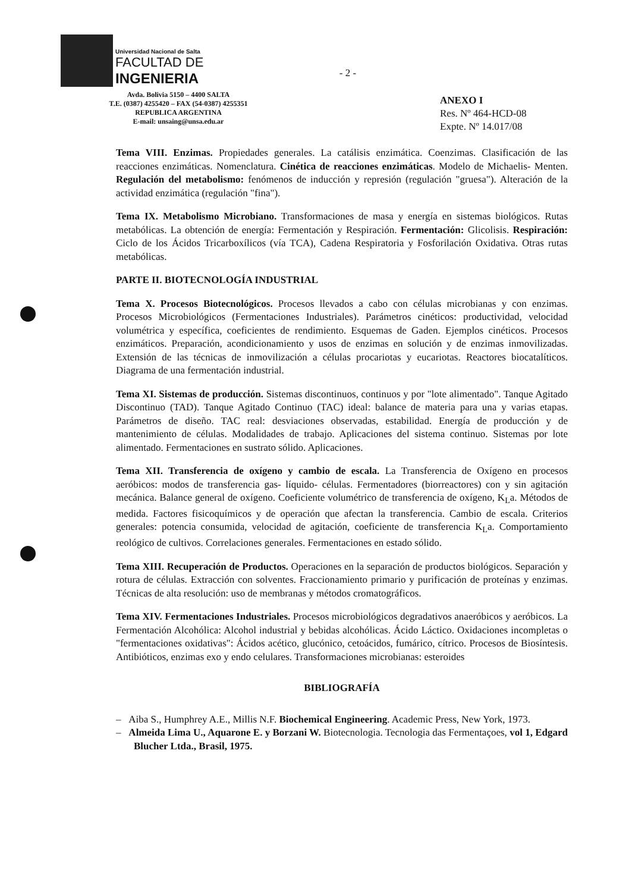Universidad Nacional de Salta
FACULTAD DE
INGENIERIA
Avda. Bolivia 5150 – 4400 SALTA
T.E. (0387) 4255420 – FAX (54-0387) 4255351
REPUBLICA ARGENTINA
E-mail: unsaing@unsa.edu.ar
- 2 -
ANEXO I
Res. Nº 464-HCD-08
Expte. Nº 14.017/08
Tema VIII. Enzimas. Propiedades generales. La catálisis enzimática. Coenzimas. Clasificación de las reacciones enzimáticas. Nomenclatura. Cinética de reacciones enzimáticas. Modelo de Michaelis- Menten. Regulación del metabolismo: fenómenos de inducción y represión (regulación "gruesa"). Alteración de la actividad enzimática (regulación "fina").
Tema IX. Metabolismo Microbiano. Transformaciones de masa y energía en sistemas biológicos. Rutas metabólicas. La obtención de energía: Fermentación y Respiración. Fermentación: Glicolisis. Respiración: Ciclo de los Ácidos Tricarboxílicos (vía TCA), Cadena Respiratoria y Fosforilación Oxidativa. Otras rutas metabólicas.
PARTE II. BIOTECNOLOGÍA INDUSTRIAL
Tema X. Procesos Biotecnológicos. Procesos llevados a cabo con células microbianas y con enzimas. Procesos Microbiológicos (Fermentaciones Industriales). Parámetros cinéticos: productividad, velocidad volumétrica y específica, coeficientes de rendimiento. Esquemas de Gaden. Ejemplos cinéticos. Procesos enzimáticos. Preparación, acondicionamiento y usos de enzimas en solución y de enzimas inmovilizadas. Extensión de las técnicas de inmovilización a células procariotas y eucariotas. Reactores biocatalíticos. Diagrama de una fermentación industrial.
Tema XI. Sistemas de producción. Sistemas discontinuos, continuos y por "lote alimentado". Tanque Agitado Discontinuo (TAD). Tanque Agitado Continuo (TAC) ideal: balance de materia para una y varias etapas. Parámetros de diseño. TAC real: desviaciones observadas, estabilidad. Energía de producción y de mantenimiento de células. Modalidades de trabajo. Aplicaciones del sistema continuo. Sistemas por lote alimentado. Fermentaciones en sustrato sólido. Aplicaciones.
Tema XII. Transferencia de oxígeno y cambio de escala. La Transferencia de Oxígeno en procesos aeróbicos: modos de transferencia gas- líquido- células. Fermentadores (biorreactores) con y sin agitación mecánica. Balance general de oxígeno. Coeficiente volumétrico de transferencia de oxígeno, K<sub>L</sub>a. Métodos de medida. Factores fisicoquímicos y de operación que afectan la transferencia. Cambio de escala. Criterios generales: potencia consumida, velocidad de agitación, coeficiente de transferencia K<sub>L</sub>a. Comportamiento reológico de cultivos. Correlaciones generales. Fermentaciones en estado sólido.
Tema XIII. Recuperación de Productos. Operaciones en la separación de productos biológicos. Separación y rotura de células. Extracción con solventes. Fraccionamiento primario y purificación de proteínas y enzimas. Técnicas de alta resolución: uso de membranas y métodos cromatográficos.
Tema XIV. Fermentaciones Industriales. Procesos microbiológicos degradativos anaeróbicos y aeróbicos. La Fermentación Alcohólica: Alcohol industrial y bebidas alcohólicas. Ácido Láctico. Oxidaciones incompletas o "fermentaciones oxidativas": Ácidos acético, glucónico, cetoácidos, fumárico, cítrico. Procesos de Biosíntesis. Antibióticos, enzimas exo y endo celulares. Transformaciones microbianas: esteroides
BIBLIOGRAFÍA
– Aiba S., Humphrey A.E., Millis N.F. Biochemical Engineering. Academic Press, New York, 1973.
– Almeida Lima U., Aquarone E. y Borzani W. Biotecnologia. Tecnologia das Fermentaçoes, vol 1, Edgard Blucher Ltda., Brasil, 1975.